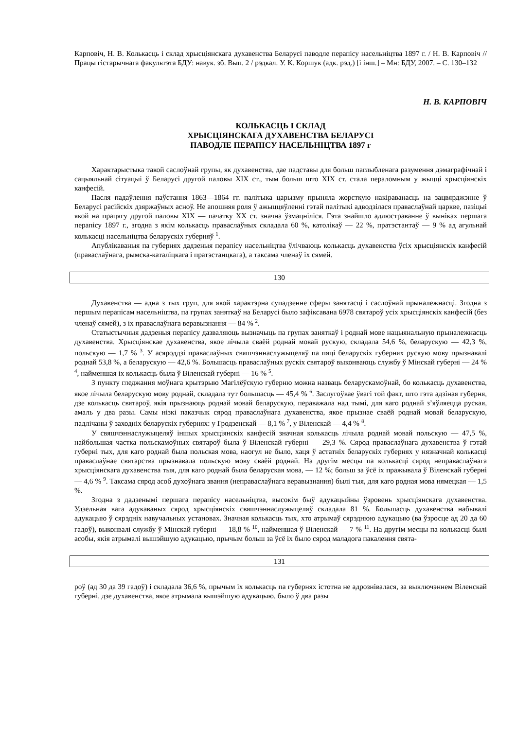Карповіч, Н. В. Колькасць і склад хрысціянскага духавенства Беларусі паводле перапісу насельніцтва 1897 г. / Н. В. Карповіч // Працы гістарычнага факультэта БДУ: навук. зб. Вып. 2 / рэдкал. У. К. Коршук (адк. рэд.) [і інш.] – Мн: БДУ, 2007. – С. 130–132
Н. В. КАРПОВІЧ
КОЛЬКАСЦЬ І СКЛАД
ХРЫСЦІЯНСКАГА ДУХАВЕНСТВА БЕЛАРУСІ
ПАВОДЛЕ ПЕРАПІСУ НАСЕЛЬНІЦТВА 1897 г
Характарыстыка такой саслоўнай групы, як духавенства, дае падставы для больш паглыбленага разумення дэмаграфічнай і сацыяльнай сітуацыі ў Беларусі другой паловы ХІХ ст., тым больш што ХІХ ст. стала пераломным у жыцці хрысціянскіх канфесій.
Пасля падаўлення паўстання 1863—1864 гг. палітыка царызму прыняла жорсткую накіраванасць на зацвярджэнне ў Беларусі расійскіх дзяржаўных асноў. Не апошняя роля ў ажыццяўленні гэтай палітыкі адводзілася праваслаўнай царкве, пазіцыі якой на працягу другой паловы ХІХ — пачатку ХХ ст. значна ўзмацніліся. Гэта знайшло адлюстраванне ў выніках першага перапісу 1897 г., згодна з якім колькасць праваслаўных складала 60 %, католікаў — 22 %, пратэстантаў — 9 % ад агульнай колькасці насельніцтва беларускіх губерняў <sup>1</sup>.
Апублікаваныя па губернях дадзеныя перапісу насельніцтва ўлічваюць колькасць духавенства ўсіх хрысціянскіх канфесій (праваслаўнага, рымска-каталіцкага і пратэстанцкага), а таксама членаў іх сямей.
130
Духавенства — адна з тых груп, для якой характэрна супадзенне сферы занятасці і саслоўнай прыналежнасці. Згодна з першым перапісам насельніцтва, па групах заняткаў на Беларусі было зафіксавана 6978 святароў усіх хрысціянскіх канфесій (без членаў сямей), з іх праваслаўнага веравызнання — 84 % <sup>2</sup>.
Статыстычныя дадзеныя перапісу дазваляюць вызначыць па групах заняткаў і роднай мове нацыянальную прыналежнасць духавенства. Хрысціянскае духавенства, якое лічыла сваёй роднай мовай рускую, складала 54,6 %, беларускую — 42,3 %, польскую — 1,7 % <sup>3</sup>. У асяроддзі праваслаўных свяшчэннаслужыцеляў па пяці беларускіх губернях рускую мову прызнавалі роднай 53,8 %, а беларускую — 42,6 %. Большасць праваслаўных рускіх святароў выконваюць службу ў Мінскай губерні — 24 % <sup>4</sup>, найменшая іх колькасць была ў Віленскай губерні — 16 % <sup>5</sup>.
З пункту гледжання моўнага крытэрыю Магілёўскую губерню можна назваць беларускамоўнай, бо колькасць духавенства, якое лічыла беларускую мову роднай, складала тут большасць — 45,4 % <sup>6</sup>. Заслугоўвае ўвагі той факт, што гэта адзіная губерня, дзе колькасць святароў, якія прызнаюць роднай мовай беларускую, пераважала над тымі, для каго роднай з’яўляецца руская, амаль у два разы. Самы нізкі паказчык сярод праваслаўнага духавенства, якое прызнае сваёй роднай мовай беларускую, падлічаны ў заходніх беларускіх губернях: у Гродзенскай — 8,1 % <sup>7</sup>, у Віленскай — 4,4 % <sup>8</sup>.
У свяшчэннаслужыцеляў іншых хрысціянскіх канфесій значная колькасць лічыла роднай мовай польскую — 47,5 %, найбольшая частка польскамоўных святароў была ў Віленскай губерні — 29,3 %. Сярод праваслаўнага духавенства ў гэтай губерні тых, для каго роднай была польская мова, наогул не было, хаця ў астатніх беларускіх губернях у нязначнай колькасці праваслаўнае святарства прызнавала польскую мову сваёй роднай. На другім месцы па колькасці сярод неправаслаўнага хрысціянскага духавенства тыя, для каго роднай была беларуская мова, — 12 %; больш за ўсё іх пражывала ў Віленскай губерні — 4,6 % <sup>9</sup>. Таксама сярод асоб духоўнага звання (неправаслаўнага веравызнання) былі тыя, для каго родная мова нямецкая — 1,5 %.
Згодна з дадзенымі першага перапісу насельніцтва, высокім быў адукацыйны ўзровень хрысціянскага духавенства. Удзельная вага адукаваных сярод хрысціянскіх свяшчэннаслужыцеляў складала 81 %. Большасць духавенства набывалі адукацыю ў сярэдніх навучальных установах. Значная колькасць тых, хто атрымаў сярэднюю адукацыю (ва ўзросце ад 20 да 60 гадоў), выконвалі службу ў Мінскай губерні — 18,8 % <sup>10</sup>, найменшая ў Віленскай — 7 % <sup>11</sup>. На другім месцы па колькасці былі асобы, якія атрымалі вышэйшую адукацыю, прычым больш за ўсё іх было сярод маладога пакалення свята-
131
роў (ад 30 да 39 гадоў) і складала 36,6 %, прычым іх колькасць па губернях істотна не адрознівалася, за выключэннем Віленскай губерні, дзе духавенства, якое атрымала вышэйшую адукацыю, было ў два разы